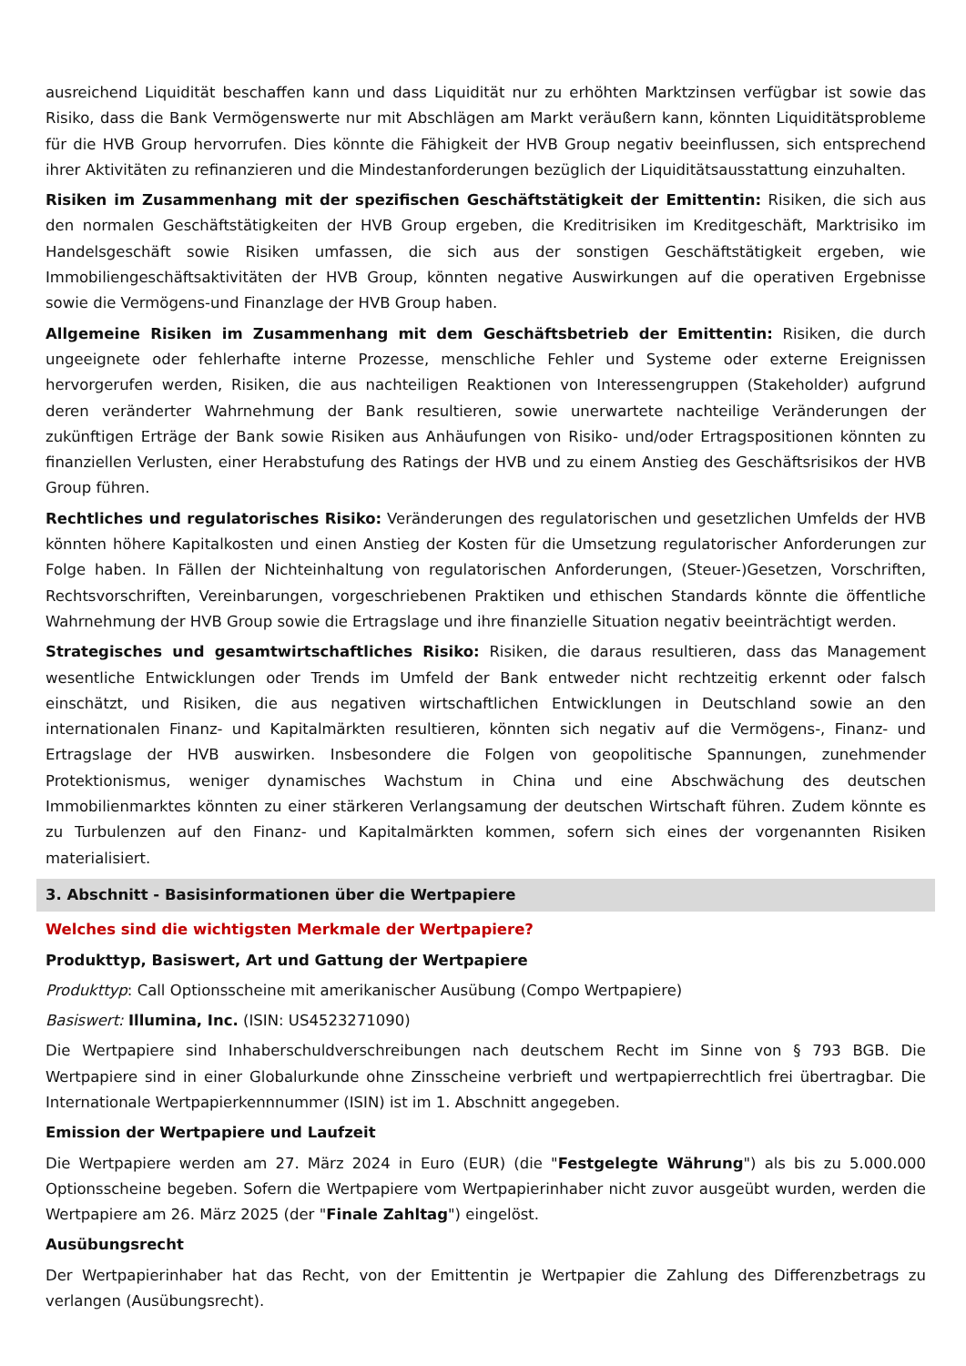ausreichend Liquidität beschaffen kann und dass Liquidität nur zu erhöhten Marktzinsen verfügbar ist sowie das Risiko, dass die Bank Vermögenswerte nur mit Abschlägen am Markt veräußern kann, könnten Liquiditätsprobleme für die HVB Group hervorrufen. Dies könnte die Fähigkeit der HVB Group negativ beeinflussen, sich entsprechend ihrer Aktivitäten zu refinanzieren und die Mindestanforderungen bezüglich der Liquiditätsausstattung einzuhalten.
Risiken im Zusammenhang mit der spezifischen Geschäftstätigkeit der Emittentin: Risiken, die sich aus den normalen Geschäftstätigkeiten der HVB Group ergeben, die Kreditrisiken im Kreditgeschäft, Marktrisiko im Handelsgeschäft sowie Risiken umfassen, die sich aus der sonstigen Geschäftstätigkeit ergeben, wie Immobiliengeschäftsaktivitäten der HVB Group, könnten negative Auswirkungen auf die operativen Ergebnisse sowie die Vermögens-und Finanzlage der HVB Group haben.
Allgemeine Risiken im Zusammenhang mit dem Geschäftsbetrieb der Emittentin: Risiken, die durch ungeeignete oder fehlerhafte interne Prozesse, menschliche Fehler und Systeme oder externe Ereignissen hervorgerufen werden, Risiken, die aus nachteiligen Reaktionen von Interessengruppen (Stakeholder) aufgrund deren veränderter Wahrnehmung der Bank resultieren, sowie unerwartete nachteilige Veränderungen der zukünftigen Erträge der Bank sowie Risiken aus Anhäufungen von Risiko- und/oder Ertragspositionen könnten zu finanziellen Verlusten, einer Herabstufung des Ratings der HVB und zu einem Anstieg des Geschäftsrisikos der HVB Group führen.
Rechtliches und regulatorisches Risiko: Veränderungen des regulatorischen und gesetzlichen Umfelds der HVB könnten höhere Kapitalkosten und einen Anstieg der Kosten für die Umsetzung regulatorischer Anforderungen zur Folge haben. In Fällen der Nichteinhaltung von regulatorischen Anforderungen, (Steuer-)Gesetzen, Vorschriften, Rechtsvorschriften, Vereinbarungen, vorgeschriebenen Praktiken und ethischen Standards könnte die öffentliche Wahrnehmung der HVB Group sowie die Ertragslage und ihre finanzielle Situation negativ beeinträchtigt werden.
Strategisches und gesamtwirtschaftliches Risiko: Risiken, die daraus resultieren, dass das Management wesentliche Entwicklungen oder Trends im Umfeld der Bank entweder nicht rechtzeitig erkennt oder falsch einschätzt, und Risiken, die aus negativen wirtschaftlichen Entwicklungen in Deutschland sowie an den internationalen Finanz- und Kapitalmärkten resultieren, könnten sich negativ auf die Vermögens-, Finanz- und Ertragslage der HVB auswirken. Insbesondere die Folgen von geopolitische Spannungen, zunehmender Protektionismus, weniger dynamisches Wachstum in China und eine Abschwächung des deutschen Immobilienmarktes könnten zu einer stärkeren Verlangsamung der deutschen Wirtschaft führen. Zudem könnte es zu Turbulenzen auf den Finanz- und Kapitalmärkten kommen, sofern sich eines der vorgenannten Risiken materialisiert.
3. Abschnitt - Basisinformationen über die Wertpapiere
Welches sind die wichtigsten Merkmale der Wertpapiere?
Produkttyp, Basiswert, Art und Gattung der Wertpapiere
Produkttyp: Call Optionsscheine mit amerikanischer Ausübung (Compo Wertpapiere)
Basiswert: Illumina, Inc. (ISIN: US4523271090)
Die Wertpapiere sind Inhaberschuldverschreibungen nach deutschem Recht im Sinne von § 793 BGB. Die Wertpapiere sind in einer Globalurkunde ohne Zinsscheine verbrieft und wertpapierrechtlich frei übertragbar. Die Internationale Wertpapierkennnummer (ISIN) ist im 1. Abschnitt angegeben.
Emission der Wertpapiere und Laufzeit
Die Wertpapiere werden am 27. März 2024 in Euro (EUR) (die "Festgelegte Währung") als bis zu 5.000.000 Optionsscheine begeben. Sofern die Wertpapiere vom Wertpapierinhaber nicht zuvor ausgeübt wurden, werden die Wertpapiere am 26. März 2025 (der "Finale Zahltag") eingelöst.
Ausübungsrecht
Der Wertpapierinhaber hat das Recht, von der Emittentin je Wertpapier die Zahlung des Differenzbetrags zu verlangen (Ausübungsrecht).